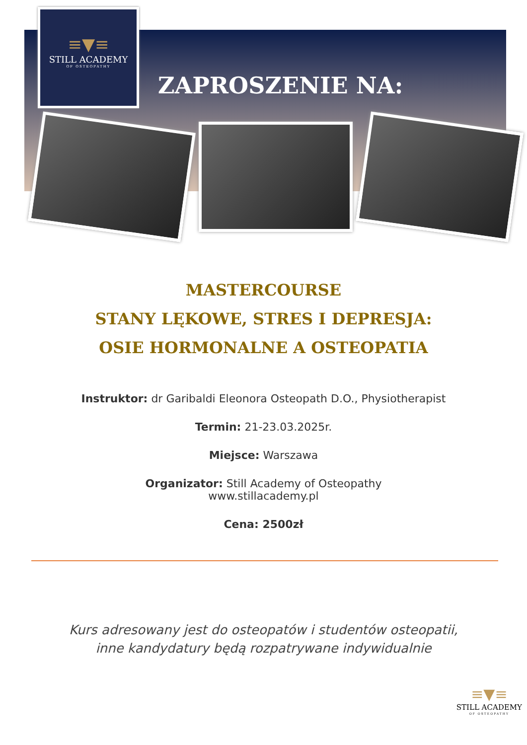≡▼≡
STILL ACADEMY
OF OSTEOPATHY
ZAPROSZENIE NA:
MASTERCOURSE
STANY LĘKOWE, STRES I DEPRESJA:
OSIE HORMONALNE A OSTEOPATIA
Instruktor: dr Garibaldi Eleonora Osteopath D.O., Physiotherapist
Termin: 21-23.03.2025r.
Miejsce: Warszawa
Organizator: Still Academy of Osteopathy
www.stillacademy.pl
Cena: 2500zł
Kurs adresowany jest do osteopatów i studentów osteopatii,
inne kandydatury będą rozpatrywane indywidualnie
≡▼≡
STILL ACADEMY
OF OSTEOPATHY